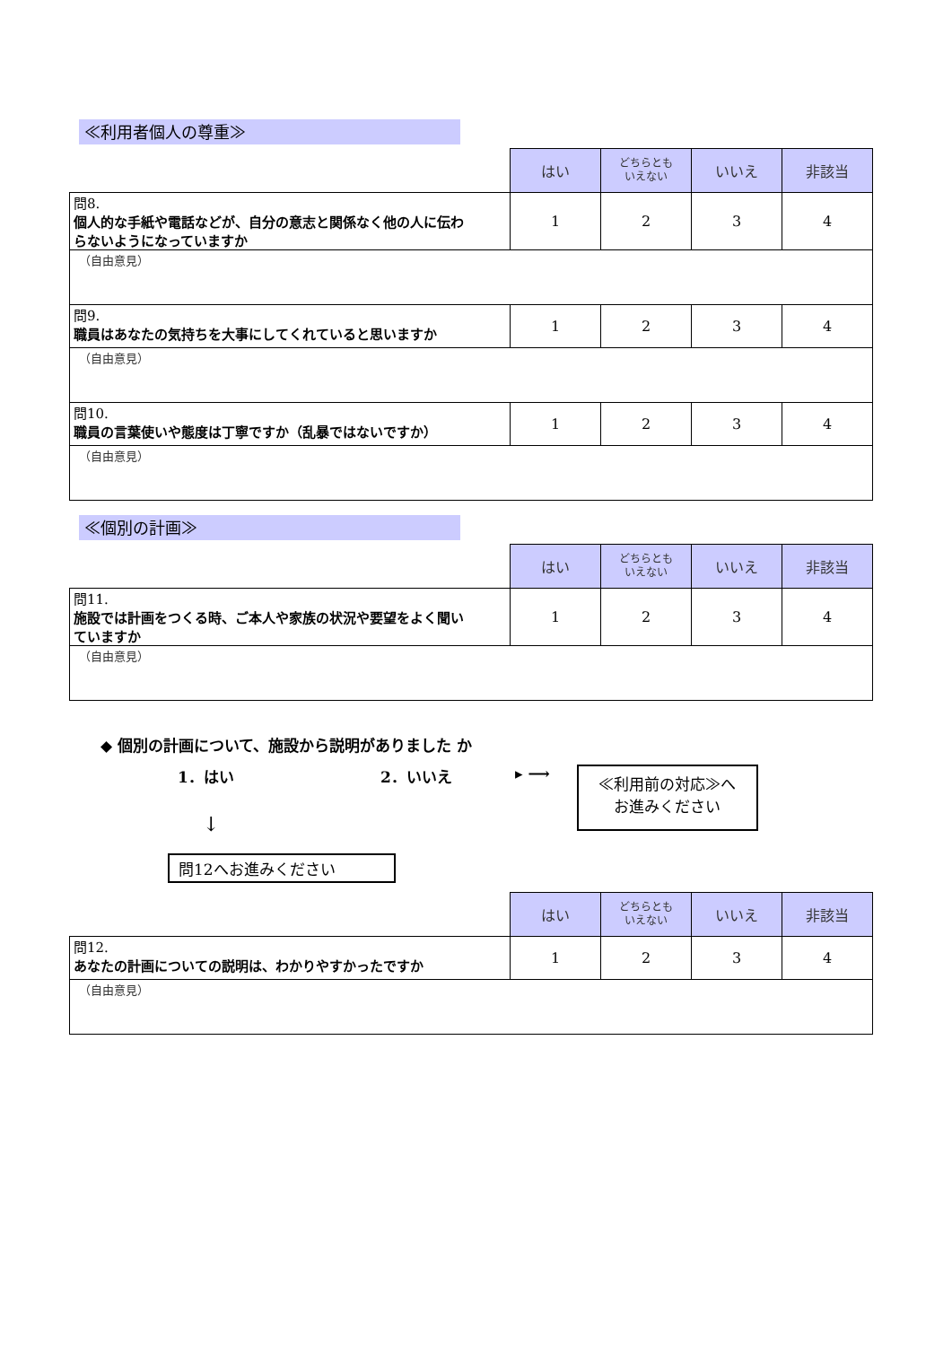≪利用者個人の尊重≫
| | はい | どちらとも いえない | いいえ | 非該当 |
| 問8. 個人的な手紙や電話などが、自分の意志と関係なく他の人に伝わらないようになっていますか | 1 | 2 | 3 | 4 |
| （自由意見） | | | | |
| 問9. 職員はあなたの気持ちを大事にしてくれていると思いますか | 1 | 2 | 3 | 4 |
| （自由意見） | | | | |
| 問10. 職員の言葉使いや態度は丁寧ですか（乱暴ではないですか） | 1 | 2 | 3 | 4 |
| （自由意見） | | | | |
≪個別の計画≫
| | はい | どちらとも いえない | いいえ | 非該当 |
| 問11. 施設では計画をつくる時、ご本人や家族の状況や要望をよく聞いていますか | 1 | 2 | 3 | 4 |
| （自由意見） | | | | |
◆ 個別の計画について、施設から説明がありました か
1．はい 2．いいえ ▸ ⟶
≪利用前の対応≫へ
お進みください
↓
問12へお進みください
| | はい | どちらとも いえない | いいえ | 非該当 |
| 問12. あなたの計画についての説明は、わかりやすかったですか | 1 | 2 | 3 | 4 |
| （自由意見） | | | | |